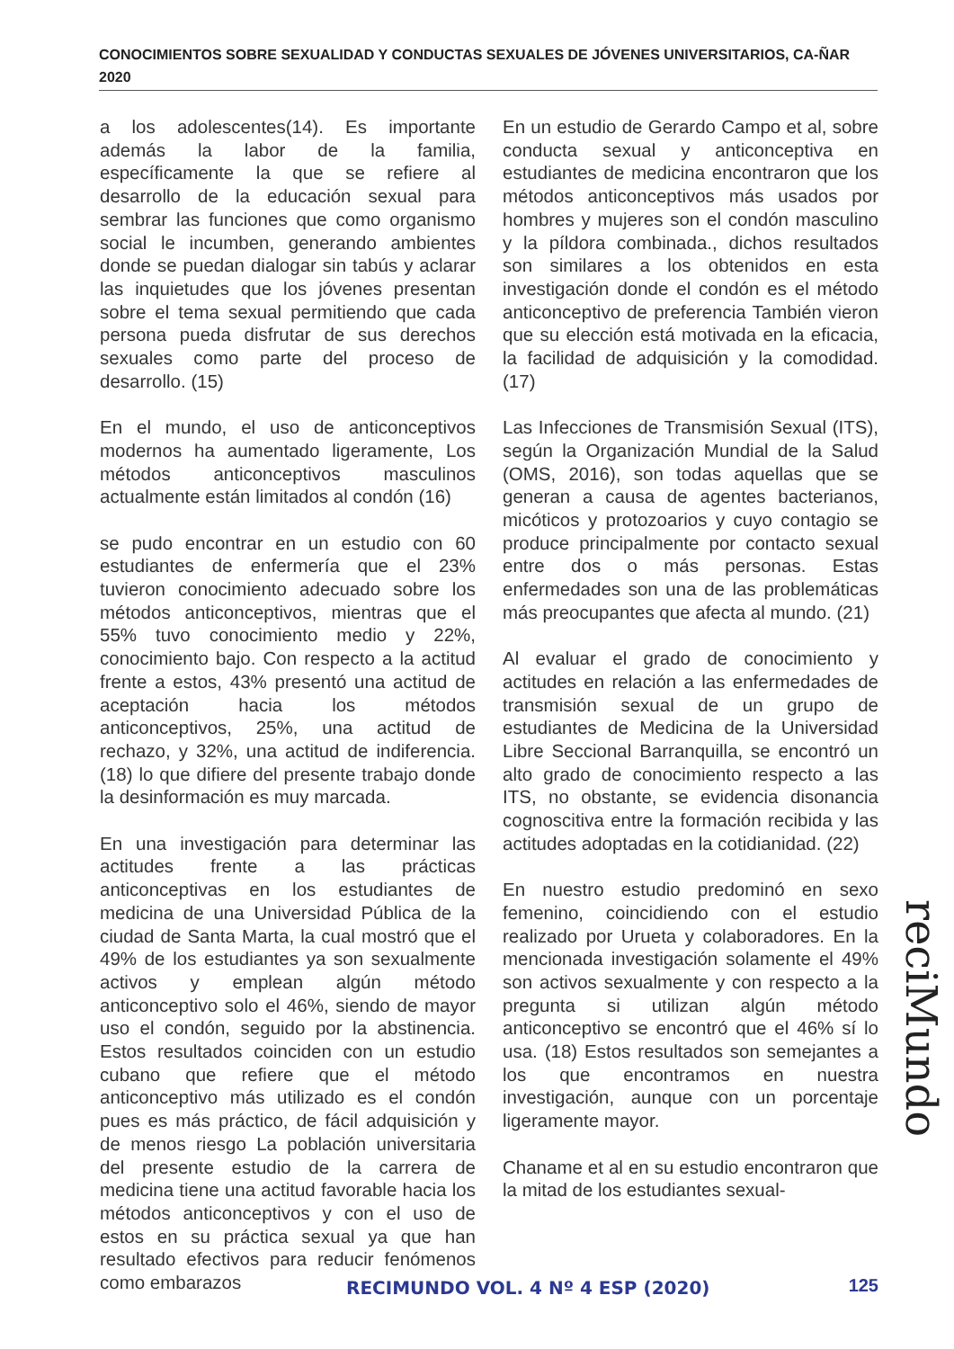CONOCIMIENTOS SOBRE SEXUALIDAD Y CONDUCTAS SEXUALES DE JÓVENES UNIVERSITARIOS, CA-ÑAR 2020
a los adolescentes(14). Es importante además la labor de la familia, específicamente la que se refiere al desarrollo de la educación sexual para sembrar las funciones que como organismo social le incumben, generando ambientes donde se puedan dialogar sin tabús y aclarar las inquietudes que los jóvenes presentan sobre el tema sexual permitiendo que cada persona pueda disfrutar de sus derechos sexuales como parte del proceso de desarrollo. (15)
En el mundo, el uso de anticonceptivos modernos ha aumentado ligeramente, Los métodos anticonceptivos masculinos actualmente están limitados al condón (16)
se pudo encontrar en un estudio con 60 estudiantes de enfermería que el 23% tuvieron conocimiento adecuado sobre los métodos anticonceptivos, mientras que el 55% tuvo conocimiento medio y 22%, conocimiento bajo. Con respecto a la actitud frente a estos, 43% presentó una actitud de aceptación hacia los métodos anticonceptivos, 25%, una actitud de rechazo, y 32%, una actitud de indiferencia. (18) lo que difiere del presente trabajo donde la desinformación es muy marcada.
En una investigación para determinar las actitudes frente a las prácticas anticonceptivas en los estudiantes de medicina de una Universidad Pública de la ciudad de Santa Marta, la cual mostró que el 49% de los estudiantes ya son sexualmente activos y emplean algún método anticonceptivo solo el 46%, siendo de mayor uso el condón, seguido por la abstinencia. Estos resultados coinciden con un estudio cubano que refiere que el método anticonceptivo más utilizado es el condón pues es más práctico, de fácil adquisición y de menos riesgo La población universitaria del presente estudio de la carrera de medicina tiene una actitud favorable hacia los métodos anticonceptivos y con el uso de estos en su práctica sexual ya que han resultado efectivos para reducir fenómenos como embarazos
En un estudio de Gerardo Campo et al, sobre conducta sexual y anticonceptiva en estudiantes de medicina encontraron que los métodos anticonceptivos más usados por hombres y mujeres son el condón masculino y la píldora combinada., dichos resultados son similares a los obtenidos en esta investigación donde el condón es el método anticonceptivo de preferencia También vieron que su elección está motivada en la eficacia, la facilidad de adquisición y la comodidad. (17)
Las Infecciones de Transmisión Sexual (ITS), según la Organización Mundial de la Salud (OMS, 2016), son todas aquellas que se generan a causa de agentes bacterianos, micóticos y protozoarios y cuyo contagio se produce principalmente por contacto sexual entre dos o más personas. Estas enfermedades son una de las problemáticas más preocupantes que afecta al mundo. (21)
Al evaluar el grado de conocimiento y actitudes en relación a las enfermedades de transmisión sexual de un grupo de estudiantes de Medicina de la Universidad Libre Seccional Barranquilla, se encontró un alto grado de conocimiento respecto a las ITS, no obstante, se evidencia disonancia cognoscitiva entre la formación recibida y las actitudes adoptadas en la cotidianidad. (22)
En nuestro estudio predominó en sexo femenino, coincidiendo con el estudio realizado por Urueta y colaboradores. En la mencionada investigación solamente el 49% son activos sexualmente y con respecto a la pregunta si utilizan algún método anticonceptivo se encontró que el 46% sí lo usa. (18) Estos resultados son semejantes a los que encontramos en nuestra investigación, aunque con un porcentaje ligeramente mayor.
Chaname et al en su estudio encontraron que la mitad de los estudiantes sexual-
reciMundo
RECIMUNDO VOL. 4 Nº 4 ESP (2020)
125